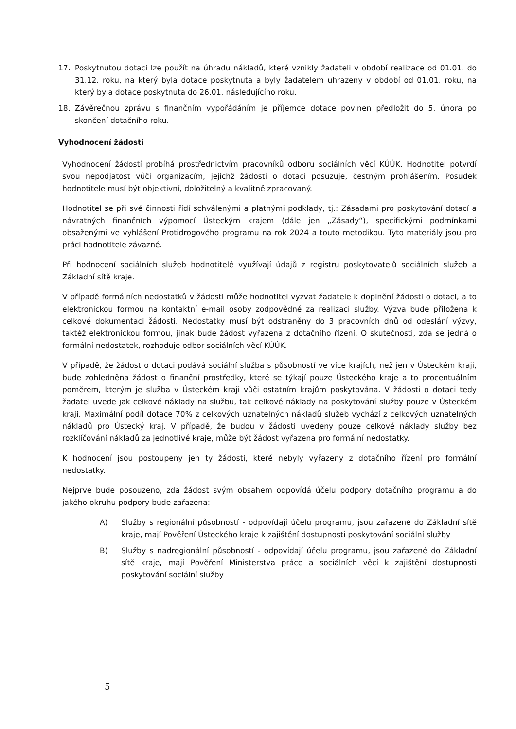17. Poskytnutou dotaci lze použít na úhradu nákladů, které vznikly žadateli v období realizace od 01.01. do 31.12. roku, na který byla dotace poskytnuta a byly žadatelem uhrazeny v období od 01.01. roku, na který byla dotace poskytnuta do 26.01. následujícího roku.
18. Závěrečnou zprávu s finančním vypořádáním je příjemce dotace povinen předložit do 5. února po skončení dotačního roku.
Vyhodnocení žádostí
Vyhodnocení žádostí probíhá prostřednictvím pracovníků odboru sociálních věcí KÚÚK. Hodnotitel potvrdí svou nepodjatost vůči organizacím, jejichž žádosti o dotaci posuzuje, čestným prohlášením. Posudek hodnotitele musí být objektivní, doložitelný a kvalitně zpracovaný.
Hodnotitel se při své činnosti řídí schválenými a platnými podklady, tj.: Zásadami pro poskytování dotací a návratných finančních výpomocí Ústeckým krajem (dále jen „Zásady“), specifickými podmínkami obsaženými ve vyhlášení Protidrogového programu na rok 2024 a touto metodikou. Tyto materiály jsou pro práci hodnotitele závazné.
Při hodnocení sociálních služeb hodnotitelé využívají údajů z registru poskytovatelů sociálních služeb a Základní sítě kraje.
V případě formálních nedostatků v žádosti může hodnotitel vyzvat žadatele k doplnění žádosti o dotaci, a to elektronickou formou na kontaktní e-mail osoby zodpovědné za realizaci služby. Výzva bude přiložena k celkové dokumentaci žádosti. Nedostatky musí být odstraněny do 3 pracovních dnů od odeslání výzvy, taktéž elektronickou formou, jinak bude žádost vyřazena z dotačního řízení. O skutečnosti, zda se jedná o formální nedostatek, rozhoduje odbor sociálních věcí KÚÚK.
V případě, že žádost o dotaci podává sociální služba s působností ve více krajích, než jen v Ústeckém kraji, bude zohledněna žádost o finanční prostředky, které se týkají pouze Ústeckého kraje a to procentuálním poměrem, kterým je služba v Ústeckém kraji vůči ostatním krajům poskytována. V žádosti o dotaci tedy žadatel uvede jak celkové náklady na službu, tak celkové náklady na poskytování služby pouze v Ústeckém kraji. Maximální podíl dotace 70% z celkových uznatelných nákladů služeb vychází z celkových uznatelných nákladů pro Ústecký kraj. V případě, že budou v žádosti uvedeny pouze celkové náklady služby bez rozklíčování nákladů za jednotlivé kraje, může být žádost vyřazena pro formální nedostatky.
K hodnocení jsou postoupeny jen ty žádosti, které nebyly vyřazeny z dotačního řízení pro formální nedostatky.
Nejprve bude posouzeno, zda žádost svým obsahem odpovídá účelu podpory dotačního programu a do jakého okruhu podpory bude zařazena:
A) Služby s regionální působností - odpovídají účelu programu, jsou zařazené do Základní sítě kraje, mají Pověření Ústeckého kraje k zajištění dostupnosti poskytování sociální služby
B) Služby s nadregionální působností - odpovídají účelu programu, jsou zařazené do Základní sítě kraje, mají Pověření Ministerstva práce a sociálních věcí k zajištění dostupnosti poskytování sociální služby
5